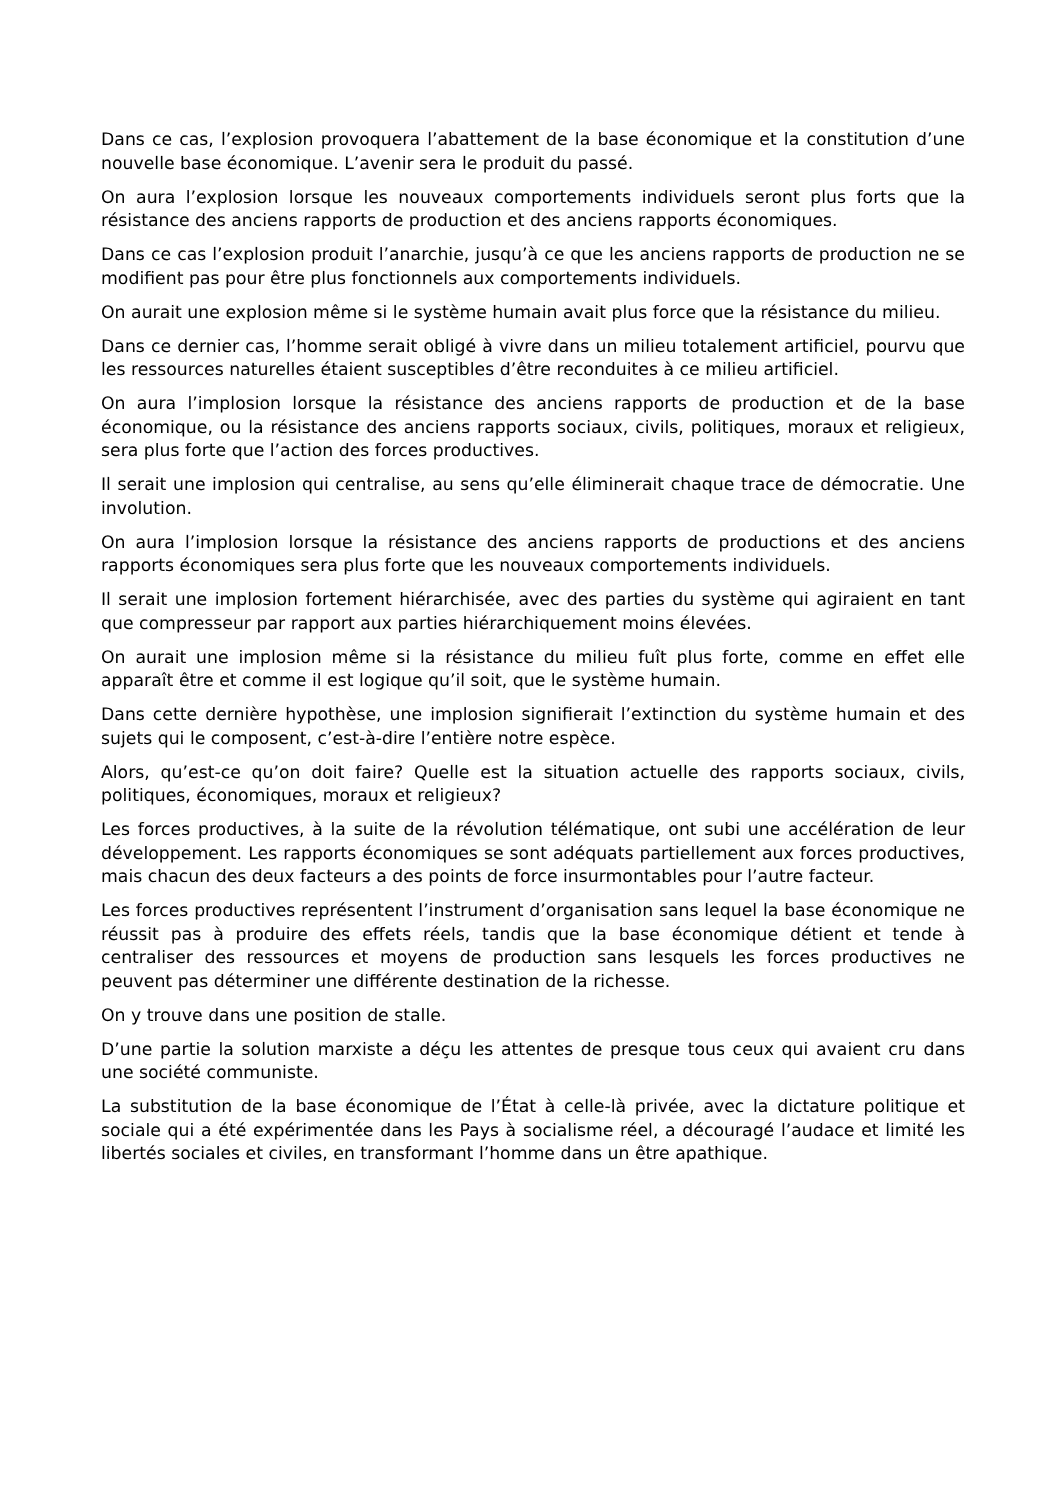Dans ce cas, l’explosion provoquera l’abattement de la base économique et la constitution d’une nouvelle base économique. L’avenir sera le produit du passé.
On aura l’explosion lorsque les nouveaux comportements individuels seront plus forts que la résistance des anciens rapports de production et des anciens rapports économiques.
Dans ce cas l’explosion produit l’anarchie, jusqu’à ce que les anciens rapports de production ne se modifient pas pour être plus fonctionnels aux comportements individuels.
On aurait une explosion même si le système humain avait plus force que la résistance du milieu.
Dans ce dernier cas, l’homme serait obligé à vivre dans un milieu totalement artificiel, pourvu que les ressources naturelles étaient susceptibles d’être reconduites à ce milieu artificiel.
On aura l’implosion lorsque la résistance des anciens rapports de production et de la base économique, ou la résistance des anciens rapports sociaux, civils, politiques, moraux et religieux, sera plus forte que l’action des forces productives.
Il serait une implosion qui centralise, au sens qu’elle éliminerait chaque trace de démocratie. Une involution.
On aura l’implosion lorsque la résistance des anciens rapports de productions et des anciens rapports économiques sera plus forte que les nouveaux comportements individuels.
Il serait une implosion fortement hiérarchisée, avec des parties du système qui agiraient en tant que compresseur par rapport aux parties hiérarchiquement moins élevées.
On aurait une implosion même si la résistance du milieu fuît plus forte, comme en effet elle apparaît être et comme il est logique qu’il soit, que le système humain.
Dans cette dernière hypothèse, une implosion signifierait l’extinction du système humain et des sujets qui le composent, c’est-à-dire l’entière notre espèce.
Alors, qu’est-ce qu’on doit faire? Quelle est la situation actuelle des rapports sociaux, civils, politiques, économiques, moraux et religieux?
Les forces productives, à la suite de la révolution télématique, ont subi une accélération de leur développement. Les rapports économiques se sont adéquats partiellement aux forces productives, mais chacun des deux facteurs a des points de force insurmontables pour l’autre facteur.
Les forces productives représentent l’instrument d’organisation sans lequel la base économique ne réussit pas à produire des effets réels, tandis que la base économique détient et tende à centraliser des ressources et moyens de production sans lesquels les forces productives ne peuvent pas déterminer une différente destination de la richesse.
On y trouve dans une position de stalle.
D’une partie la solution marxiste a déçu les attentes de presque tous ceux qui avaient cru dans une société communiste.
La substitution de la base économique de l’État à celle-là privée, avec la dictature politique et sociale qui a été expérimentée dans les Pays à socialisme réel, a découragé l’audace et limité les libertés sociales et civiles, en transformant l’homme dans un être apathique.